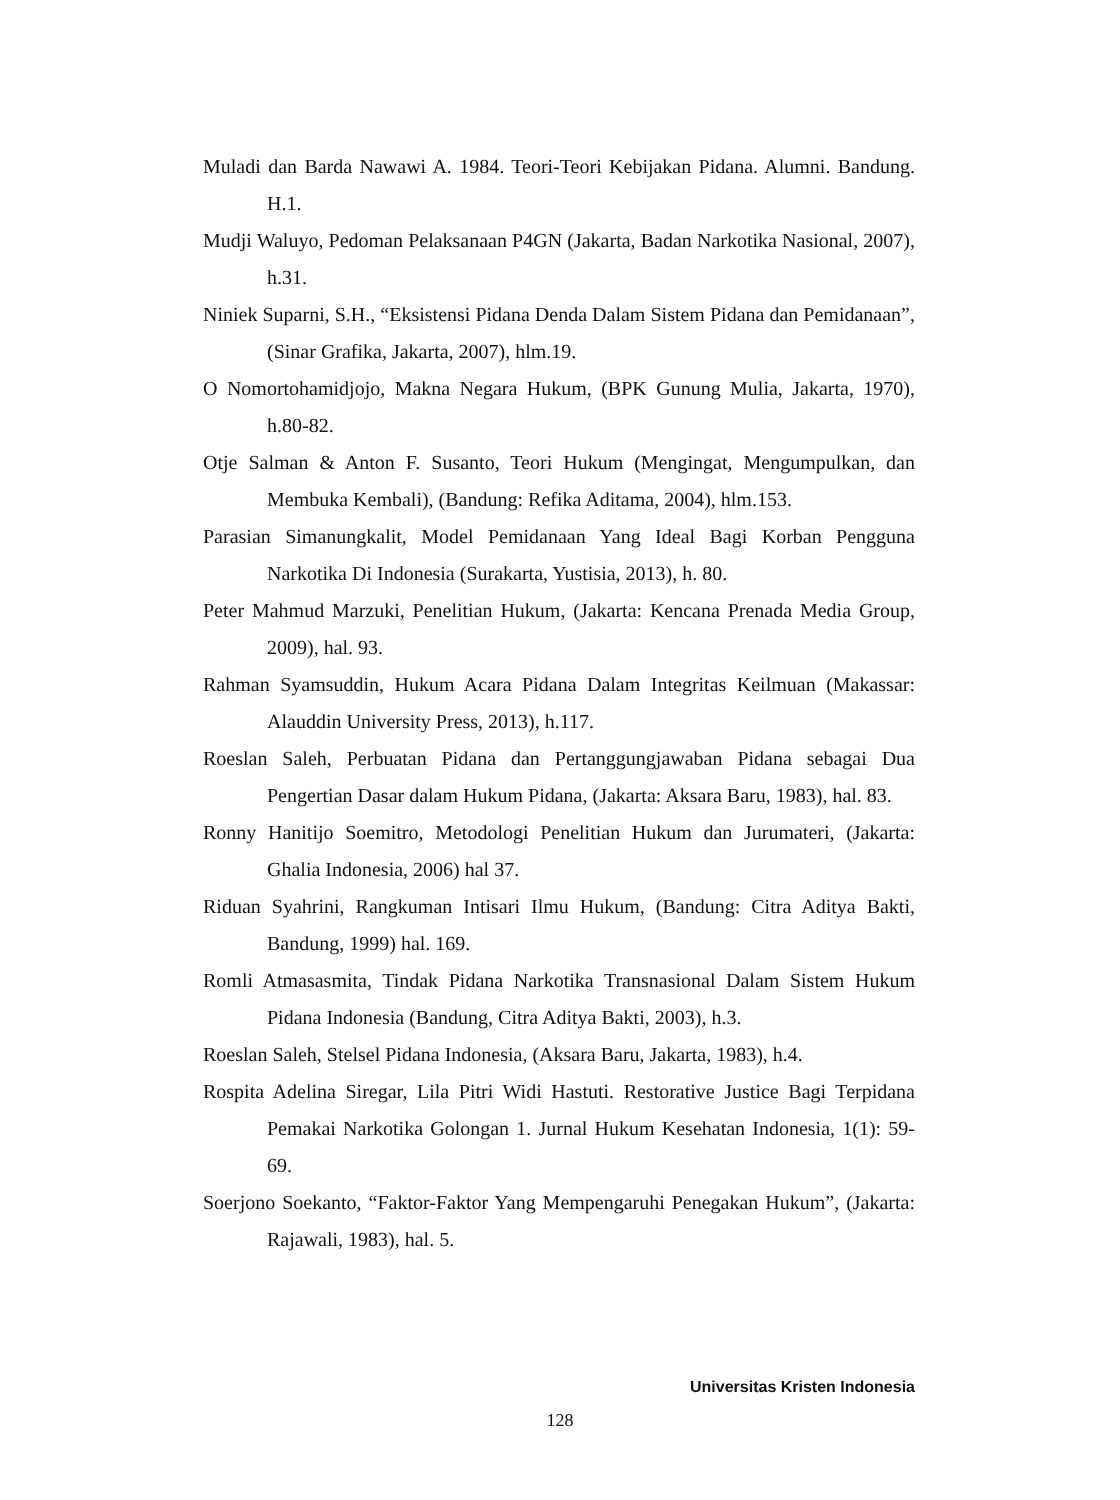Muladi dan Barda Nawawi A. 1984. Teori-Teori Kebijakan Pidana. Alumni. Bandung. H.1.
Mudji Waluyo, Pedoman Pelaksanaan P4GN (Jakarta, Badan Narkotika Nasional, 2007), h.31.
Niniek Suparni, S.H., “Eksistensi Pidana Denda Dalam Sistem Pidana dan Pemidanaan”, (Sinar Grafika, Jakarta, 2007), hlm.19.
O Nomortohamidjojo, Makna Negara Hukum, (BPK Gunung Mulia, Jakarta, 1970), h.80-82.
Otje Salman & Anton F. Susanto, Teori Hukum (Mengingat, Mengumpulkan, dan Membuka Kembali), (Bandung: Refika Aditama, 2004), hlm.153.
Parasian Simanungkalit, Model Pemidanaan Yang Ideal Bagi Korban Pengguna Narkotika Di Indonesia (Surakarta, Yustisia, 2013), h. 80.
Peter Mahmud Marzuki, Penelitian Hukum, (Jakarta: Kencana Prenada Media Group, 2009), hal. 93.
Rahman Syamsuddin, Hukum Acara Pidana Dalam Integritas Keilmuan (Makassar: Alauddin University Press, 2013), h.117.
Roeslan Saleh, Perbuatan Pidana dan Pertanggungjawaban Pidana sebagai Dua Pengertian Dasar dalam Hukum Pidana, (Jakarta: Aksara Baru, 1983), hal. 83.
Ronny Hanitijo Soemitro, Metodologi Penelitian Hukum dan Jurumateri, (Jakarta: Ghalia Indonesia, 2006) hal 37.
Riduan Syahrini, Rangkuman Intisari Ilmu Hukum, (Bandung: Citra Aditya Bakti, Bandung, 1999) hal. 169.
Romli Atmasasmita, Tindak Pidana Narkotika Transnasional Dalam Sistem Hukum Pidana Indonesia (Bandung, Citra Aditya Bakti, 2003), h.3.
Roeslan Saleh, Stelsel Pidana Indonesia, (Aksara Baru, Jakarta, 1983), h.4.
Rospita Adelina Siregar, Lila Pitri Widi Hastuti. Restorative Justice Bagi Terpidana Pemakai Narkotika Golongan 1. Jurnal Hukum Kesehatan Indonesia, 1(1): 59-69.
Soerjono Soekanto, “Faktor-Faktor Yang Mempengaruhi Penegakan Hukum”, (Jakarta: Rajawali, 1983), hal. 5.
Universitas Kristen Indonesia
128